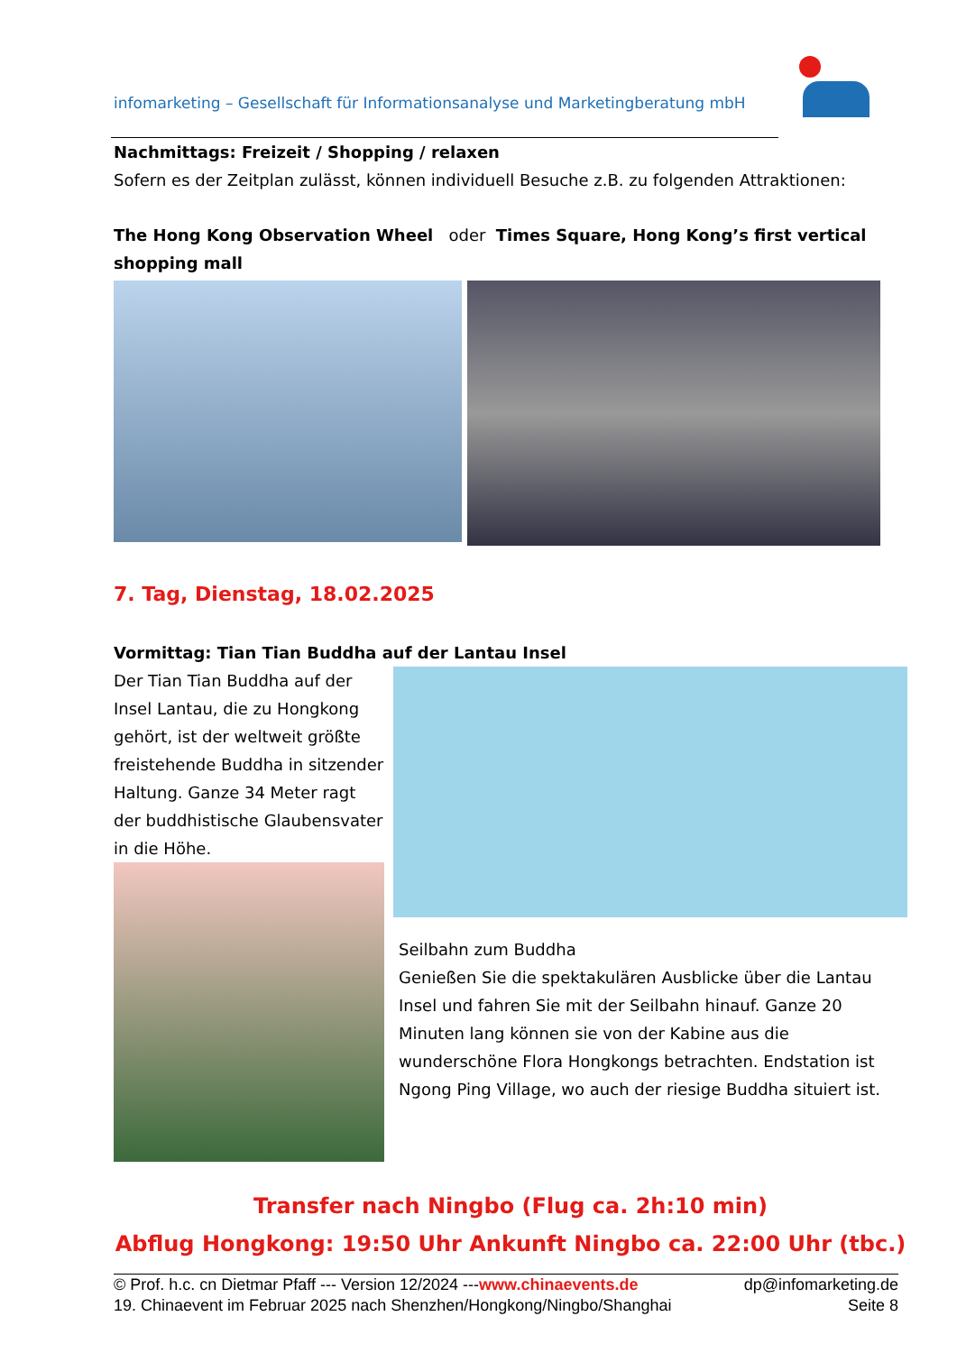infomarketing – Gesellschaft für Informationsanalyse und Marketingberatung mbH
Nachmittags: Freizeit / Shopping / relaxen
Sofern es der Zeitplan zulässt, können individuell Besuche z.B. zu folgenden Attraktionen:
The Hong Kong Observation Wheel oder Times Square, Hong Kong’s first vertical shopping mall
7. Tag, Dienstag, 18.02.2025
Vormittag: Tian Tian Buddha auf der Lantau Insel
Der Tian Tian Buddha auf der Insel Lantau, die zu Hongkong gehört, ist der weltweit größte freistehende Buddha in sitzender Haltung. Ganze 34 Meter ragt der buddhistische Glaubensvater in die Höhe.
Seilbahn zum Buddha
Genießen Sie die spektakulären Ausblicke über die Lantau Insel und fahren Sie mit der Seilbahn hinauf. Ganze 20 Minuten lang können sie von der Kabine aus die wunderschöne Flora Hongkongs betrachten. Endstation ist Ngong Ping Village, wo auch der riesige Buddha situiert ist.
Transfer nach Ningbo (Flug ca. 2h:10 min)
Abflug Hongkong: 19:50 Uhr Ankunft Ningbo ca. 22:00 Uhr (tbc.)
© Prof. h.c. cn Dietmar Pfaff --- Version 12/2024 ---www.chinaevents.de dp@infomarketing.de
19. Chinaevent im Februar 2025 nach Shenzhen/Hongkong/Ningbo/Shanghai Seite 8